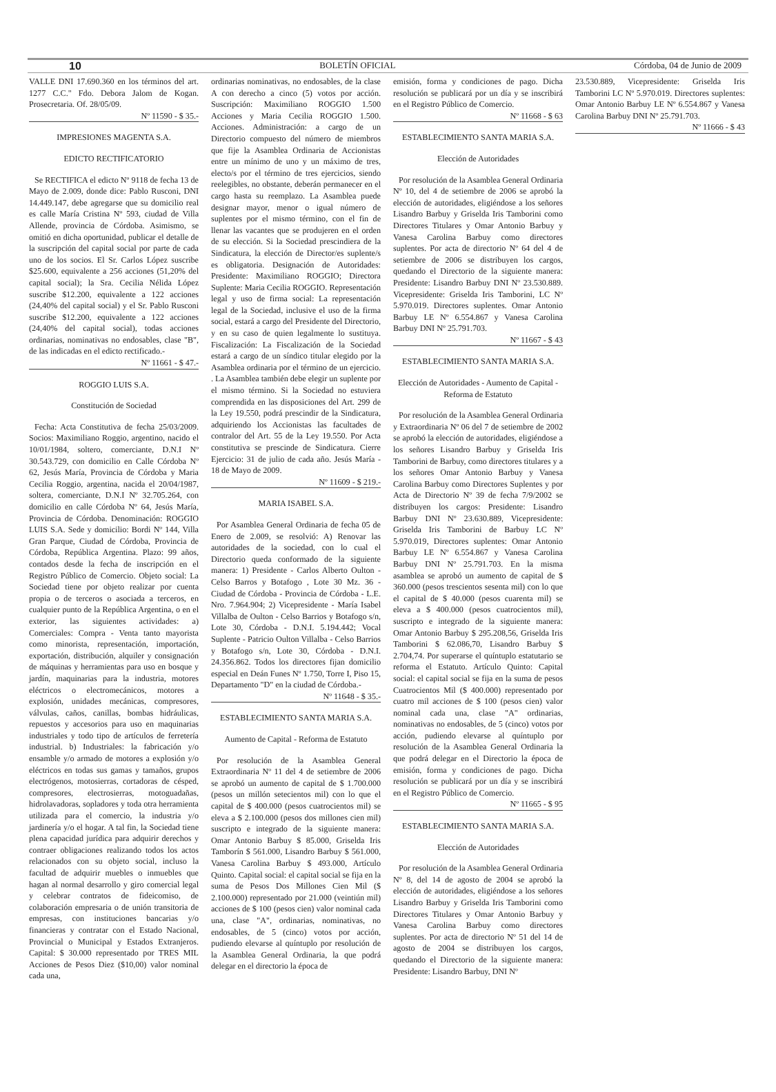10 BOLETÍN OFICIAL Córdoba, 04 de Junio de 2009
VALLE DNI 17.690.360 en los términos del art. 1277 C.C." Fdo. Debora Jalom de Kogan. Prosecretaria. Of. 28/05/09.
Nº 11590 - $ 35.-
IMPRESIONES MAGENTA S.A.
EDICTO RECTIFICATORIO
Se RECTIFICA el edicto Nº 9118 de fecha 13 de Mayo de 2.009, donde dice: Pablo Rusconi, DNI 14.449.147, debe agregarse que su domicilio real es calle María Cristina Nº 593, ciudad de Villa Allende, provincia de Córdoba. Asimismo, se omitió en dicha oportunidad, publicar el detalle de la suscripción del capital social por parte de cada uno de los socios. El Sr. Carlos López suscribe $25.600, equivalente a 256 acciones (51,20% del capital social); la Sra. Cecilia Nélida López suscribe $12.200, equivalente a 122 acciones (24,40% del capital social) y el Sr. Pablo Rusconi suscribe $12.200, equivalente a 122 acciones (24,40% del capital social), todas acciones ordinarias, nominativas no endosables, clase "B", de las indicadas en el edicto rectificado.-
Nº 11661 - $ 47.-
ROGGIO LUIS S.A.
Constitución de Sociedad
Fecha: Acta Constitutiva de fecha 25/03/2009. Socios: Maximiliano Roggio, argentino, nacido el 10/01/1984, soltero, comerciante, D.N.I Nº 30.543.729, con domicilio en Calle Córdoba Nº 62, Jesús María, Provincia de Córdoba y Maria Cecilia Roggio, argentina, nacida el 20/04/1987, soltera, comerciante, D.N.I Nº 32.705.264, con domicilio en calle Córdoba Nº 64, Jesús María, Provincia de Córdoba. Denominación: ROGGIO LUIS S.A. Sede y domicilio: Bordi Nº 144, Villa Gran Parque, Ciudad de Córdoba, Provincia de Córdoba, República Argentina. Plazo: 99 años, contados desde la fecha de inscripción en el Registro Público de Comercio. Objeto social: La Sociedad tiene por objeto realizar por cuenta propia o de terceros o asociada a terceros, en cualquier punto de la República Argentina, o en el exterior, las siguientes actividades: a) Comerciales: Compra - Venta tanto mayorista como minorista, representación, importación, exportación, distribución, alquiler y consignación de máquinas y herramientas para uso en bosque y jardín, maquinarias para la industria, motores eléctricos o electromecánicos, motores a explosión, unidades mecánicas, compresores, válvulas, caños, canillas, bombas hidráulicas, repuestos y accesorios para uso en maquinarias industriales y todo tipo de artículos de ferretería industrial. b) Industriales: la fabricación y/o ensamble y/o armado de motores a explosión y/o eléctricos en todas sus gamas y tamaños, grupos electrógenos, motosierras, cortadoras de césped, compresores, electrosierras, motoguadañas, hidrolavadoras, sopladores y toda otra herramienta utilizada para el comercio, la industria y/o jardinería y/o el hogar. A tal fin, la Sociedad tiene plena capacidad jurídica para adquirir derechos y contraer obligaciones realizando todos los actos relacionados con su objeto social, incluso la facultad de adquirir muebles o inmuebles que hagan al normal desarrollo y giro comercial legal y celebrar contratos de fideicomiso, de colaboración empresaria o de unión transitoria de empresas, con instituciones bancarias y/o financieras y contratar con el Estado Nacional, Provincial o Municipal y Estados Extranjeros. Capital: $ 30.000 representado por TRES MIL Acciones de Pesos Diez ($10,00) valor nominal cada una,
ordinarias nominativas, no endosables, de la clase A con derecho a cinco (5) votos por acción. Suscripción: Maximiliano ROGGIO 1.500 Acciones y Maria Cecilia ROGGIO 1.500. Acciones. Administración: a cargo de un Directorio compuesto del número de miembros que fije la Asamblea Ordinaria de Accionistas entre un mínimo de uno y un máximo de tres, electo/s por el término de tres ejercicios, siendo reelegibles, no obstante, deberán permanecer en el cargo hasta su reemplazo. La Asamblea puede designar mayor, menor o igual número de suplentes por el mismo término, con el fin de llenar las vacantes que se produjeren en el orden de su elección. Si la Sociedad prescindiera de la Sindicatura, la elección de Director/es suplente/s es obligatoria. Designación de Autoridades: Presidente: Maximiliano ROGGIO; Directora Suplente: Maria Cecilia ROGGIO. Representación legal y uso de firma social: La representación legal de la Sociedad, inclusive el uso de la firma social, estará a cargo del Presidente del Directorio, y en su caso de quien legalmente lo sustituya. Fiscalización: La Fiscalización de la Sociedad estará a cargo de un síndico titular elegido por la Asamblea ordinaria por el término de un ejercicio. . La Asamblea también debe elegir un suplente por el mismo término. Si la Sociedad no estuviera comprendida en las disposiciones del Art. 299 de la Ley 19.550, podrá prescindir de la Sindicatura, adquiriendo los Accionistas las facultades de contralor del Art. 55 de la Ley 19.550. Por Acta constitutiva se prescinde de Sindicatura. Cierre Ejercicio: 31 de julio de cada año. Jesús María - 18 de Mayo de 2009.
Nº 11609 - $ 219.-
MARIA ISABEL S.A.
Por Asamblea General Ordinaria de fecha 05 de Enero de 2.009, se resolvió: A) Renovar las autoridades de la sociedad, con lo cual el Directorio queda conformado de la siguiente manera: 1) Presidente - Carlos Alberto Oulton - Celso Barros y Botafogo , Lote 30 Mz. 36 - Ciudad de Córdoba - Provincia de Córdoba - L.E. Nro. 7.964.904; 2) Vicepresidente - María Isabel Villalba de Oulton - Celso Barrios y Botafogo s/n, Lote 30, Córdoba - D.N.I. 5.194.442; Vocal Suplente - Patricio Oulton Villalba - Celso Barrios y Botafogo s/n, Lote 30, Córdoba - D.N.I. 24.356.862. Todos los directores fijan domicilio especial en Deán Funes Nº 1.750, Torre I, Piso 15, Departamento "D" en la ciudad de Córdoba.-
Nº 11648 - $ 35.-
ESTABLECIMIENTO SANTA MARIA S.A.
Aumento de Capital - Reforma de Estatuto
Por resolución de la Asamblea General Extraordinaria Nº 11 del 4 de setiembre de 2006 se aprobó un aumento de capital de $ 1.700.000 (pesos un millón setecientos mil) con lo que el capital de $ 400.000 (pesos cuatrocientos mil) se eleva a $ 2.100.000 (pesos dos millones cien mil) suscripto e integrado de la siguiente manera: Omar Antonio Barbuy $ 85.000, Griselda Iris Tamborín $ 561.000, Lisandro Barbuy $ 561.000, Vanesa Carolina Barbuy $ 493.000, Artículo Quinto. Capital social: el capital social se fija en la suma de Pesos Dos Millones Cien Mil ($ 2.100.000) representado por 21.000 (veintiún mil) acciones de $ 100 (pesos cien) valor nominal cada una, clase "A", ordinarias, nominativas, no endosables, de 5 (cinco) votos por acción, pudiendo elevarse al quíntuplo por resolución de la Asamblea General Ordinaria, la que podrá delegar en el directorio la época de
emisión, forma y condiciones de pago. Dicha resolución se publicará por un día y se inscribirá en el Registro Público de Comercio.
Nº 11668 - $ 63
ESTABLECIMIENTO SANTA MARIA S.A.
Elección de Autoridades
Por resolución de la Asamblea General Ordinaria Nº 10, del 4 de setiembre de 2006 se aprobó la elección de autoridades, eligiéndose a los señores Lisandro Barbuy y Griselda Iris Tamborini como Directores Titulares y Omar Antonio Barbuy y Vanesa Carolina Barbuy como directores suplentes. Por acta de directorio Nº 64 del 4 de setiembre de 2006 se distribuyen los cargos, quedando el Directorio de la siguiente manera: Presidente: Lisandro Barbuy DNI Nº 23.530.889. Vicepresidente: Griselda Iris Tamborini, LC Nº 5.970.019. Directores suplentes. Omar Antonio Barbuy LE Nº 6.554.867 y Vanesa Carolina Barbuy DNI Nº 25.791.703.
Nº 11667 - $ 43
ESTABLECIMIENTO SANTA MARIA S.A.
Elección de Autoridades - Aumento de Capital - Reforma de Estatuto
Por resolución de la Asamblea General Ordinaria y Extraordinaria Nº 06 del 7 de setiembre de 2002 se aprobó la elección de autoridades, eligiéndose a los señores Lisandro Barbuy y Griselda Iris Tamborini de Barbuy, como directores titulares y a los señores Omar Antonio Barbuy y Vanesa Carolina Barbuy como Directores Suplentes y por Acta de Directorio Nº 39 de fecha 7/9/2002 se distribuyen los cargos: Presidente: Lisandro Barbuy DNI Nº 23.630.889, Vicepresidente: Griselda Iris Tamborini de Barbuy LC Nº 5.970.019, Directores suplentes: Omar Antonio Barbuy LE Nº 6.554.867 y Vanesa Carolina Barbuy DNI Nº 25.791.703. En la misma asamblea se aprobó un aumento de capital de $ 360.000 (pesos trescientos sesenta mil) con lo que el capital de $ 40.000 (pesos cuarenta mil) se eleva a $ 400.000 (pesos cuatrocientos mil), suscripto e integrado de la siguiente manera: Omar Antonio Barbuy $ 295.208,56, Griselda Iris Tamborini $ 62.086,70, Lisandro Barbuy $ 2.704,74. Por superarse el quíntuplo estatutario se reforma el Estatuto. Artículo Quinto: Capital social: el capital social se fija en la suma de pesos Cuatrocientos Mil ($ 400.000) representado por cuatro mil acciones de $ 100 (pesos cien) valor nominal cada una, clase "A" ordinarias, nominativas no endosables, de 5 (cinco) votos por acción, pudiendo elevarse al quíntuplo por resolución de la Asamblea General Ordinaria la que podrá delegar en el Directorio la época de emisión, forma y condiciones de pago. Dicha resolución se publicará por un día y se inscribirá en el Registro Público de Comercio.
Nº 11665 - $ 95
ESTABLECIMIENTO SANTA MARIA S.A.
Elección de Autoridades
Por resolución de la Asamblea General Ordinaria Nº 8, del 14 de agosto de 2004 se aprobó la elección de autoridades, eligiéndose a los señores Lisandro Barbuy y Griselda Iris Tamborini como Directores Titulares y Omar Antonio Barbuy y Vanesa Carolina Barbuy como directores suplentes. Por acta de directorio Nº 51 del 14 de agosto de 2004 se distribuyen los cargos, quedando el Directorio de la siguiente manera: Presidente: Lisandro Barbuy, DNI Nº
23.530.889, Vicepresidente: Griselda Iris Tamborini LC Nº 5.970.019. Directores suplentes: Omar Antonio Barbuy LE Nº 6.554.867 y Vanesa Carolina Barbuy DNI Nº 25.791.703.
Nº 11666 - $ 43